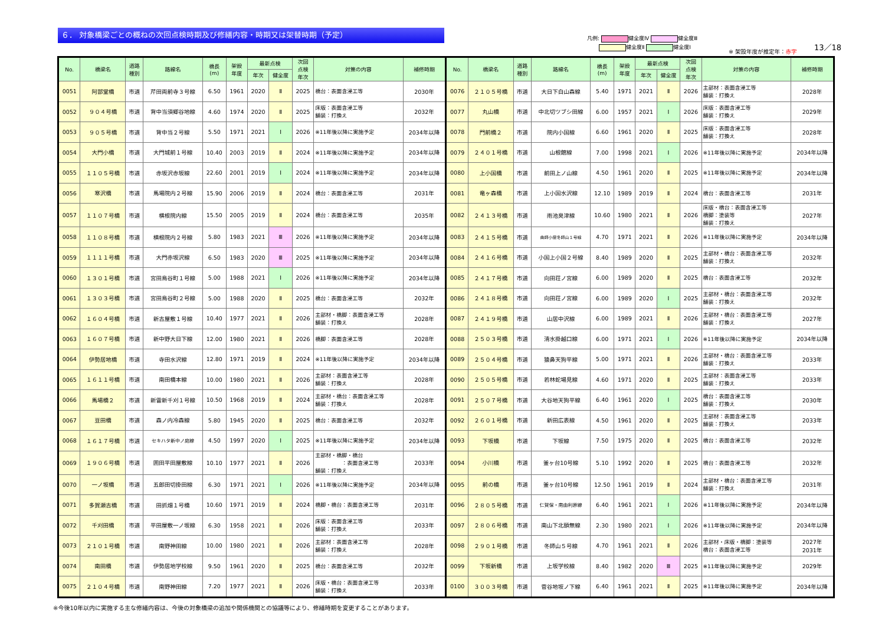６． 対象橋梁ごとの概ねの次回点検時期及び修繕内容・時期又は架替時期（予定）
凡例: 健全度Ⅳ 健全度Ⅲ
健全度Ⅱ 健全度Ⅰ
※ 架設年度が推定年：赤字
13／18
| No. | 橋梁名 | 道路 種別 | 路線名 | 橋長 (m) | 架設 年度 | 最新点検 | | 次回 点検 年次 | 対策の内容 | 補修時期 | No. | 橋梁名 | 道路 種別 | 路線名 | 橋長 (m) | 架設 年度 | 最新点検 | | 次回 点検 年次 | 対策の内容 | 補修時期 |
| --- | --- | --- | --- | --- | --- | --- | --- | --- | --- | --- | --- | --- | --- | --- | --- | --- | --- | --- | --- | --- | --- |
| | | | | | | 年次 | 健全度 | | | | | | | | | | 年次 | 健全度 | | | |
| 0051 | 阿部堂橋 | 市道 | 芹田両前寺３号線 | 6.50 | 1961 | 2020 | Ⅱ | 2025 | 橋台：表面含浸工等 | 2030年 | 0076 | ２１０５号橋 | 市道 | 大日下白山森線 | 5.40 | 1971 | 2021 | Ⅱ | 2026 | 主部材：表面含浸工等 舗装：打換え | 2028年 |
| 0052 | ９０４号橋 | 市道 | 背中当須郷谷地線 | 4.60 | 1974 | 2020 | Ⅱ | 2025 | 床版：表面含浸工等 舗装：打換え | 2032年 | 0077 | 丸山橋 | 市道 | 中北切ツブシ田線 | 6.00 | 1957 | 2021 | Ⅰ | 2026 | 床版：表面含浸工等 舗装：打換え | 2029年 |
| 0053 | ９０５号橋 | 市道 | 背中当２号線 | 5.50 | 1971 | 2021 | Ⅰ | 2026 | ※11年後以降に実施予定 | 2034年以降 | 0078 | 門前橋２ | 市道 | 院内小国線 | 6.60 | 1961 | 2020 | Ⅱ | 2025 | 床版：表面含浸工等 舗装：打換え | 2028年 |
| 0054 | 大門小橋 | 市道 | 大門城前１号線 | 10.40 | 2003 | 2019 | Ⅱ | 2024 | ※11年後以降に実施予定 | 2034年以降 | 0079 | ２４０１号橋 | 市道 | 山根館線 | 7.00 | 1998 | 2021 | Ⅰ | 2026 | ※11年後以降に実施予定 | 2034年以降 |
| 0055 | １１０５号橋 | 市道 | 赤坂沢赤坂線 | 22.60 | 2001 | 2019 | Ⅰ | 2024 | ※11年後以降に実施予定 | 2034年以降 | 0080 | 上小国橋 | 市道 | 前田上ノ山線 | 4.50 | 1961 | 2020 | Ⅱ | 2025 | ※11年後以降に実施予定 | 2034年以降 |
| 0056 | 寒沢橋 | 市道 | 馬場院内２号線 | 15.90 | 2006 | 2019 | Ⅱ | 2024 | 橋台：表面含浸工等 | 2031年 | 0081 | 竜ヶ森橋 | 市道 | 上小国水沢線 | 12.10 | 1989 | 2019 | Ⅱ | 2024 | 橋台：表面含浸工等 | 2031年 |
| 0057 | １１０７号橋 | 市道 | 横根院内線 | 15.50 | 2005 | 2019 | Ⅱ | 2024 | 橋台：表面含浸工等 | 2035年 | 0082 | ２４１３号橋 | 市道 | 雨池臭津線 | 10.60 | 1980 | 2021 | Ⅱ | 2026 | 床版・橋台：表面含浸工等 橋脚：塗装等 舗装：打換え | 2027年 |
| 0058 | １１０８号橋 | 市道 | 横根院内２号線 | 5.80 | 1983 | 2021 | Ⅲ | 2026 | ※11年後以降に実施予定 | 2034年以降 | 0083 | ２４１５号橋 | 市道 | 曲師小屋冬師山１号線 | 4.70 | 1971 | 2021 | Ⅱ | 2026 | ※11年後以降に実施予定 | 2034年以降 |
| 0059 | １１１１号橋 | 市道 | 大門赤坂沢線 | 6.50 | 1983 | 2020 | Ⅲ | 2025 | ※11年後以降に実施予定 | 2034年以降 | 0084 | ２４１６号橋 | 市道 | 小国上小国２号線 | 8.40 | 1989 | 2020 | Ⅱ | 2025 | 主部材・橋台：表面含浸工等 舗装：打換え | 2032年 |
| 0060 | １３０１号橋 | 市道 | 宮田鳥谷町１号線 | 5.00 | 1988 | 2021 | Ⅰ | 2026 | ※11年後以降に実施予定 | 2034年以降 | 0085 | ２４１７号橋 | 市道 | 向田荘ノ宮線 | 6.00 | 1989 | 2020 | Ⅱ | 2025 | 橋台：表面含浸工等 | 2032年 |
| 0061 | １３０３号橋 | 市道 | 宮田鳥谷町２号線 | 5.00 | 1988 | 2020 | Ⅱ | 2025 | 橋台：表面含浸工等 | 2032年 | 0086 | ２４１８号橋 | 市道 | 向田荘ノ宮線 | 6.00 | 1989 | 2020 | Ⅰ | 2025 | 主部材・橋台：表面含浸工等 舗装：打換え | 2032年 |
| 0062 | １６０４号橋 | 市道 | 新古屋敷１号線 | 10.40 | 1977 | 2021 | Ⅱ | 2026 | 主部材・橋脚：表面含浸工等 舗装：打換え | 2028年 | 0087 | ２４１９号橋 | 市道 | 山居中沢線 | 6.00 | 1989 | 2021 | Ⅱ | 2026 | 主部材・橋台：表面含浸工等 舗装：打換え | 2027年 |
| 0063 | １６０７号橋 | 市道 | 新中野大日下線 | 12.00 | 1980 | 2021 | Ⅱ | 2026 | 橋脚：表面含浸工等 | 2028年 | 0088 | ２５０３号橋 | 市道 | 清水掛越口線 | 6.00 | 1971 | 2021 | Ⅰ | 2026 | ※11年後以降に実施予定 | 2034年以降 |
| 0064 | 伊勢居地橋 | 市道 | 寺田水沢線 | 12.80 | 1971 | 2019 | Ⅱ | 2024 | ※11年後以降に実施予定 | 2034年以降 | 0089 | ２５０４号橋 | 市道 | 猿鼻天狗平線 | 5.00 | 1971 | 2021 | Ⅱ | 2026 | 主部材・橋台：表面含浸工等 舗装：打換え | 2033年 |
| 0065 | １６１１号橋 | 市道 | 南田橋本線 | 10.00 | 1980 | 2021 | Ⅱ | 2026 | 主部材：表面含浸工等 舗装：打換え | 2028年 | 0090 | ２５０５号橋 | 市道 | 若林蛇場見線 | 4.60 | 1971 | 2020 | Ⅱ | 2025 | 主部材：表面含浸工等 舗装：打換え | 2033年 |
| 0066 | 馬場橋２ | 市道 | 新雷新千刈１号線 | 10.50 | 1968 | 2019 | Ⅱ | 2024 | 主部材・橋台：表面含浸工等 舗装：打換え | 2028年 | 0091 | ２５０７号橋 | 市道 | 大谷地天狗平線 | 6.40 | 1961 | 2020 | Ⅰ | 2025 | 橋台：表面含浸工等 舗装：打換え | 2030年 |
| 0067 | 豆田橋 | 市道 | 森ノ内冷森線 | 5.80 | 1945 | 2020 | Ⅱ | 2025 | 橋台：表面含浸工等 | 2032年 | 0092 | ２６０１号橋 | 市道 | 新田広表線 | 4.50 | 1961 | 2020 | Ⅱ | 2025 | 主部材：表面含浸工等 舗装：打換え | 2033年 |
| 0068 | １６１７号橋 | 市道 | セキハタ新中ノ庭線 | 4.50 | 1997 | 2020 | Ⅰ | 2025 | ※11年後以降に実施予定 | 2034年以降 | 0093 | 下坂橋 | 市道 | 下坂線 | 7.50 | 1975 | 2020 | Ⅱ | 2025 | 橋台：表面含浸工等 | 2032年 |
| 0069 | １９０６号橋 | 市道 | 囲田平田屋敷線 | 10.10 | 1977 | 2021 | Ⅱ | 2026 | 主部材・橋脚・橋台 ：表面含浸工等 舗装：打換え | 2033年 | 0094 | 小川橋 | 市道 | 釜ヶ台10号線 | 5.10 | 1992 | 2020 | Ⅱ | 2025 | 橋台：表面含浸工等 | 2032年 |
| 0070 | 一ノ坂橋 | 市道 | 五郎田切掛田線 | 6.30 | 1971 | 2021 | Ⅰ | 2026 | ※11年後以降に実施予定 | 2034年以降 | 0095 | 前の橋 | 市道 | 釜ヶ台10号線 | 12.50 | 1961 | 2019 | Ⅱ | 2024 | 主部材・橋台：表面含浸工等 舗装：打換え | 2031年 |
| 0071 | 多賀瀬古橋 | 市道 | 田抓畑１号橋 | 10.60 | 1971 | 2019 | Ⅱ | 2024 | 橋脚・橋台：表面含浸工等 | 2031年 | 0096 | ２８０５号橋 | 市道 | 仁賀保・南由利原線 | 6.40 | 1961 | 2021 | Ⅰ | 2026 | ※11年後以降に実施予定 | 2034年以降 |
| 0072 | 千刈田橋 | 市道 | 平田屋敷一ノ坂線 | 6.30 | 1958 | 2021 | Ⅱ | 2026 | 床版：表面含浸工等 舗装：打換え | 2033年 | 0097 | ２８０６号橋 | 市道 | 南山下北頭無線 | 2.30 | 1980 | 2021 | Ⅰ | 2026 | ※11年後以降に実施予定 | 2034年以降 |
| 0073 | ２１０１号橋 | 市道 | 南野神田線 | 10.00 | 1980 | 2021 | Ⅱ | 2026 | 主部材：表面含浸工等 舗装：打換え | 2028年 | 0098 | ２９０１号橋 | 市道 | 冬師山５号線 | 4.70 | 1961 | 2021 | Ⅱ | 2026 | 主部材・床版・橋脚：塗装等 橋台：表面含浸工等 | 2027年 2031年 |
| 0074 | 南田橋 | 市道 | 伊勢居地学校線 | 9.50 | 1961 | 2020 | Ⅱ | 2025 | 橋台：表面含浸工等 | 2032年 | 0099 | 下坂新橋 | 市道 | 上坂学校線 | 8.40 | 1982 | 2020 | Ⅲ | 2025 | ※11年後以降に実施予定 | 2029年 |
| 0075 | ２１０４号橋 | 市道 | 南野神田線 | 7.20 | 1977 | 2021 | Ⅱ | 2026 | 床版・橋台：表面含浸工等 舗装：打換え | 2033年 | 0100 | ３００３号橋 | 市道 | 菅谷地坂ノ下線 | 6.40 | 1961 | 2021 | Ⅱ | 2025 | ※11年後以降に実施予定 | 2034年以降 |
※今後10年以内に実施する主な修繕内容は、今後の対象橋梁の追加や関係機関との協議等により、修繕時期を変更することがあります。